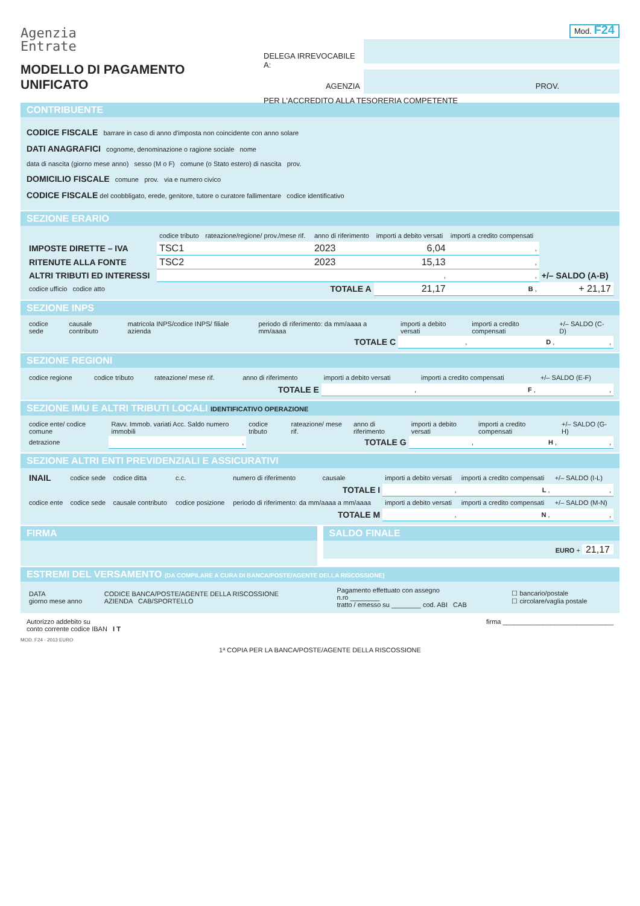Agenzia
Entrate
MODELLO DI PAGAMENTO
UNIFICATO
Mod. F24
DELEGA IRREVOCABILE A:
AGENZIA
PROV.
PER L'ACCREDITO ALLA TESORERIA COMPETENTE
CONTRIBUENTE
CODICE FISCALE barrare in caso di anno d'imposta non coincidente con anno solare
DATI ANAGRAFICI cognome, denominazione o ragione sociale nome
data di nascita (giorno mese anno) sesso (M o F) comune (o Stato estero) di nascita prov.
DOMICILIO FISCALE comune prov. via e numero civico
CODICE FISCALE del coobbligato, erede, genitore, tutore o curatore fallimentare codice identificativo
SEZIONE ERARIO
| | codice tributo | rateazione/regione/ prov./mese rif. | anno di riferimento | importi a debito versati | importi a credito compensati | |
| --- | --- | --- | --- | --- | --- | --- |
| IMPOSTE DIRETTE – IVA | TSC1 | | 2023 | 6,04 | , | |
| RITENUTE ALLA FONTE | TSC2 | | 2023 | 15,13 | , | |
| ALTRI TRIBUTI ED INTERESSI | | | | , | , | +/– SALDO (A-B) |
| codice ufficio codice atto | | | TOTALE A | 21,17 | B , | + 21,17 |
SEZIONE INPS
| codice sede | causale contributo | matricola INPS/codice INPS/ filiale azienda | periodo di riferimento: da mm/aaaa a mm/aaaa | importi a debito versati | importi a credito compensati | +/– SALDO (C-D) |
| --- | --- | --- | --- | --- | --- | --- |
| | | | TOTALE C | , | D , | , |
SEZIONE REGIONI
| codice regione | codice tributo | rateazione/ mese rif. | anno di riferimento | importi a debito versati | importi a credito compensati | +/– SALDO (E-F) |
| --- | --- | --- | --- | --- | --- | --- |
| | | | TOTALE E | , | F , | , |
SEZIONE IMU E ALTRI TRIBUTI LOCALI IDENTIFICATIVO OPERAZIONE
| codice ente/ codice comune | Ravv. Immob. variati Acc. Saldo numero immobili | codice tributo | rateazione/ mese rif. | anno di riferimento | importi a debito versati | importi a credito compensati | +/– SALDO (G-H) |
| --- | --- | --- | --- | --- | --- | --- | --- |
| detrazione | , | | | TOTALE G | , | H , | , |
SEZIONE ALTRI ENTI PREVIDENZIALI E ASSICURATIVI
| INAIL | codice sede | codice ditta | c.c. | numero di riferimento | causale | importi a debito versati | importi a credito compensati | +/– SALDO (I-L) |
| --- | --- | --- | --- | --- | --- | --- | --- | --- |
| | | | | | TOTALE I | , | L , | , |
| codice ente | codice sede | causale contributo | codice posizione | periodo di riferimento: da mm/aaaa a mm/aaaa | | importi a debito versati | importi a credito compensati | +/– SALDO (M-N) |
| | | | | | TOTALE M | , | N , | , |
FIRMA SALDO FINALE
EURO + 21,17
ESTREMI DEL VERSAMENTO (DA COMPILARE A CURA DI BANCA/POSTE/AGENTE DELLA RISCOSSIONE)
| DATA giorno mese anno | CODICE BANCA/POSTE/AGENTE DELLA RISCOSSIONE AZIENDA CAB/SPORTELLO | Pagamento effettuato con assegno n.ro ________ tratto / emesso su ________ cod. ABI CAB | ☐ bancario/postale ☐ circolare/vaglia postale |
Autorizzo addebito su
conto corrente codice IBAN I T firma ______________________________
MOD. F24 - 2013 EURO
1ª COPIA PER LA BANCA/POSTE/AGENTE DELLA RISCOSSIONE